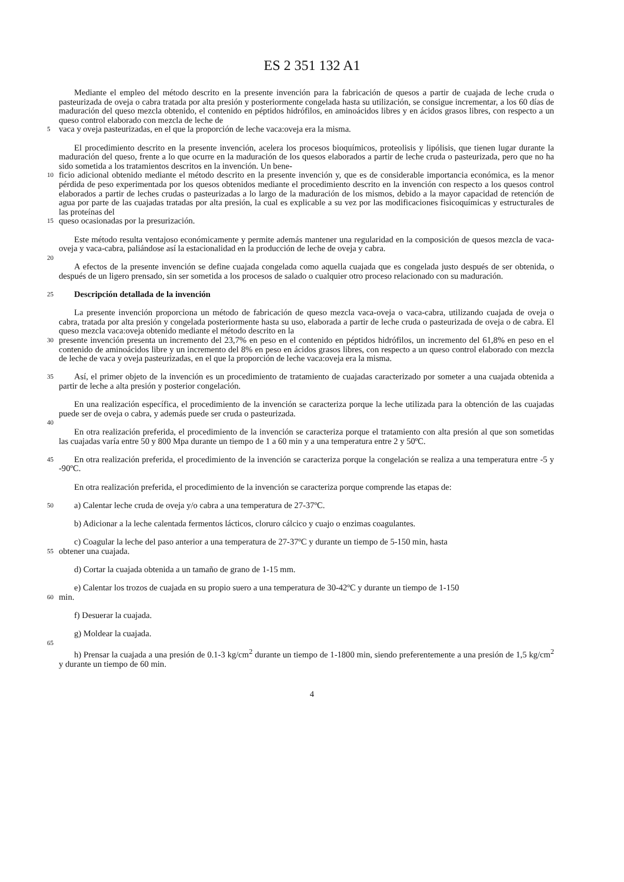ES 2 351 132 A1
Mediante el empleo del método descrito en la presente invención para la fabricación de quesos a partir de cuajada de leche cruda o pasteurizada de oveja o cabra tratada por alta presión y posteriormente congelada hasta su utilización, se consigue incrementar, a los 60 días de maduración del queso mezcla obtenido, el contenido en péptidos hidrófilos, en aminoácidos libres y en ácidos grasos libres, con respecto a un queso control elaborado con mezcla de leche de
5
vaca y oveja pasteurizadas, en el que la proporción de leche vaca:oveja era la misma.
El procedimiento descrito en la presente invención, acelera los procesos bioquímicos, proteolisis y lipólisis, que tienen lugar durante la maduración del queso, frente a lo que ocurre en la maduración de los quesos elaborados a partir de leche cruda o pasteurizada, pero que no ha sido sometida a los tratamientos descritos en la invención. Un bene-
10
ficio adicional obtenido mediante el método descrito en la presente invención y, que es de considerable importancia económica, es la menor pérdida de peso experimentada por los quesos obtenidos mediante el procedimiento descrito en la invención con respecto a los quesos control elaborados a partir de leches crudas o pasteurizadas a lo largo de la maduración de los mismos, debido a la mayor capacidad de retención de agua por parte de las cuajadas tratadas por alta presión, la cual es explicable a su vez por las modificaciones fisicoquímicas y estructurales de las proteínas del
15
queso ocasionadas por la presurización.
Este método resulta ventajoso económicamente y permite además mantener una regularidad en la composición de quesos mezcla de vaca-oveja y vaca-cabra, paliándose así la estacionalidad en la producción de leche de oveja y cabra.
20
A efectos de la presente invención se define cuajada congelada como aquella cuajada que es congelada justo después de ser obtenida, o después de un ligero prensado, sin ser sometida a los procesos de salado o cualquier otro proceso relacionado con su maduración.
25
Descripción detallada de la invención
La presente invención proporciona un método de fabricación de queso mezcla vaca-oveja o vaca-cabra, utilizando cuajada de oveja o cabra, tratada por alta presión y congelada posteriormente hasta su uso, elaborada a partir de leche cruda o pasteurizada de oveja o de cabra. El queso mezcla vaca:oveja obtenido mediante el método descrito en la
30
presente invención presenta un incremento del 23,7% en peso en el contenido en péptidos hidrófilos, un incremento del 61,8% en peso en el contenido de aminoácidos libre y un incremento del 8% en peso en ácidos grasos libres, con respecto a un queso control elaborado con mezcla de leche de vaca y oveja pasteurizadas, en el que la proporción de leche vaca:oveja era la misma.
35
Así, el primer objeto de la invención es un procedimiento de tratamiento de cuajadas caracterizado por someter a una cuajada obtenida a partir de leche a alta presión y posterior congelación.
En una realización específica, el procedimiento de la invención se caracteriza porque la leche utilizada para la obtención de las cuajadas puede ser de oveja o cabra, y además puede ser cruda o pasteurizada.
40
En otra realización preferida, el procedimiento de la invención se caracteriza porque el tratamiento con alta presión al que son sometidas las cuajadas varía entre 50 y 800 Mpa durante un tiempo de 1 a 60 min y a una temperatura entre 2 y 50ºC.
45
En otra realización preferida, el procedimiento de la invención se caracteriza porque la congelación se realiza a una temperatura entre -5 y -90ºC.
En otra realización preferida, el procedimiento de la invención se caracteriza porque comprende las etapas de:
50
a) Calentar leche cruda de oveja y/o cabra a una temperatura de 27-37ºC.
b) Adicionar a la leche calentada fermentos lácticos, cloruro cálcico y cuajo o enzimas coagulantes.
c) Coagular la leche del paso anterior a una temperatura de 27-37ºC y durante un tiempo de 5-150 min, hasta
55
obtener una cuajada.
d) Cortar la cuajada obtenida a un tamaño de grano de 1-15 mm.
e) Calentar los trozos de cuajada en su propio suero a una temperatura de 30-42ºC y durante un tiempo de 1-150
60
min.
f) Desuerar la cuajada.
g) Moldear la cuajada.
65
h) Prensar la cuajada a una presión de 0.1-3 kg/cm<sup>2</sup> durante un tiempo de 1-1800 min, siendo preferentemente a una presión de 1,5 kg/cm<sup>2</sup> y durante un tiempo de 60 min.
4